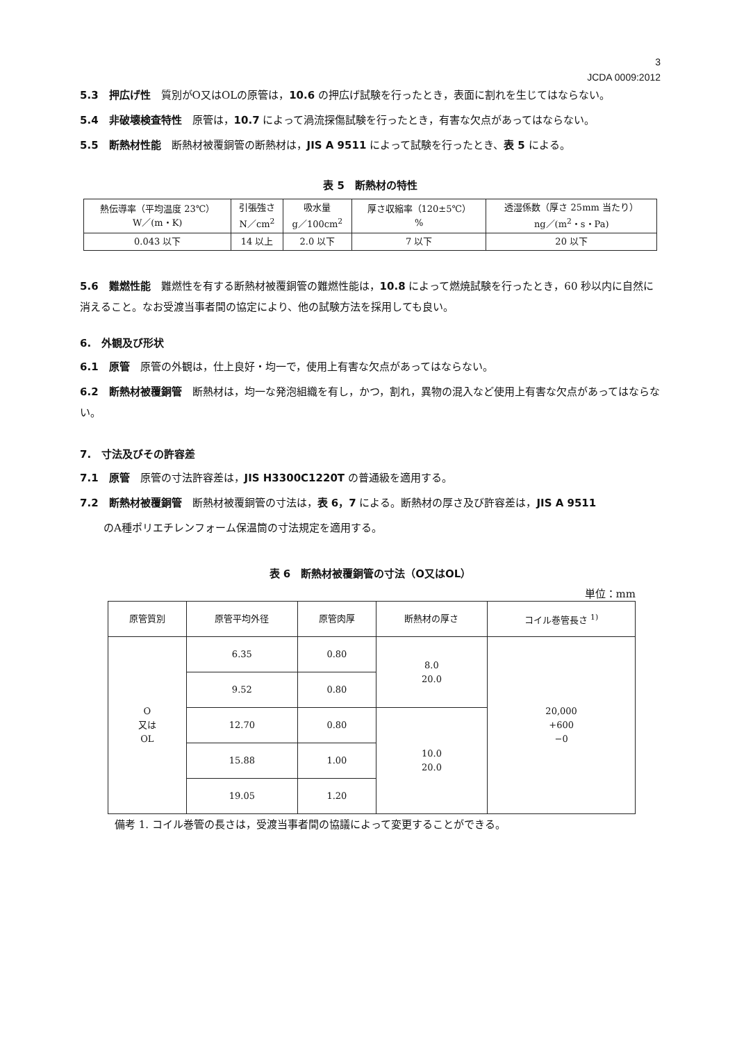3
JCDA 0009:2012
5.3　押広げ性　質別がO又はOLの原管は，10.6 の押広げ試験を行ったとき，表面に割れを生じてはならない。
5.4　非破壊検査特性　原管は，10.7 によって渦流探傷試験を行ったとき，有害な欠点があってはならない。
5.5　断熱材性能　断熱材被覆銅管の断熱材は，JIS A 9511 によって試験を行ったとき、表 5 による。
表 5　断熱材の特性
| 熱伝導率（平均温度 23℃） W／(m・K) | 引張強さ N／cm<sup>2</sup> | 吸水量 g／100cm<sup>2</sup> | 厚さ収縮率（120±5℃） % | 透湿係数（厚さ 25mm 当たり） ng／(m<sup>2</sup>・s・Pa) |
| --- | --- | --- | --- | --- |
| 0.043 以下 | 14 以上 | 2.0 以下 | 7 以下 | 20 以下 |
5.6　難燃性能　難燃性を有する断熱材被覆銅管の難燃性能は，10.8 によって燃焼試験を行ったとき，60 秒以内に自然に消えること。なお受渡当事者間の協定により、他の試験方法を採用しても良い。
6.　外観及び形状
6.1　原管　原管の外観は，仕上良好・均一で，使用上有害な欠点があってはならない。
6.2　断熱材被覆銅管　断熱材は，均一な発泡組織を有し，かつ，割れ，異物の混入など使用上有害な欠点があってはならない。
7.　寸法及びその許容差
7.1　原管　原管の寸法許容差は，JIS H3300C1220T の普通級を適用する。
7.2　断熱材被覆銅管　断熱材被覆銅管の寸法は，表 6，7 による。断熱材の厚さ及び許容差は，JIS A 9511
のA種ポリエチレンフォーム保温筒の寸法規定を適用する。
表 6　断熱材被覆銅管の寸法（O又はOL）
単位：mm
| 原管質別 | 原管平均外径 | 原管肉厚 | 断熱材の厚さ | コイル巻管長さ <sup>1)</sup> |
| --- | --- | --- | --- | --- |
| O 又は OL | 6.35 | 0.80 | 8.0 20.0 | 20,000 +600 −0 |
| | 9.52 | 0.80 | | |
| | 12.70 | 0.80 | 10.0 20.0 | |
| | 15.88 | 1.00 | | |
| | 19.05 | 1.20 | | |
備考 1. コイル巻管の長さは，受渡当事者間の協議によって変更することができる。